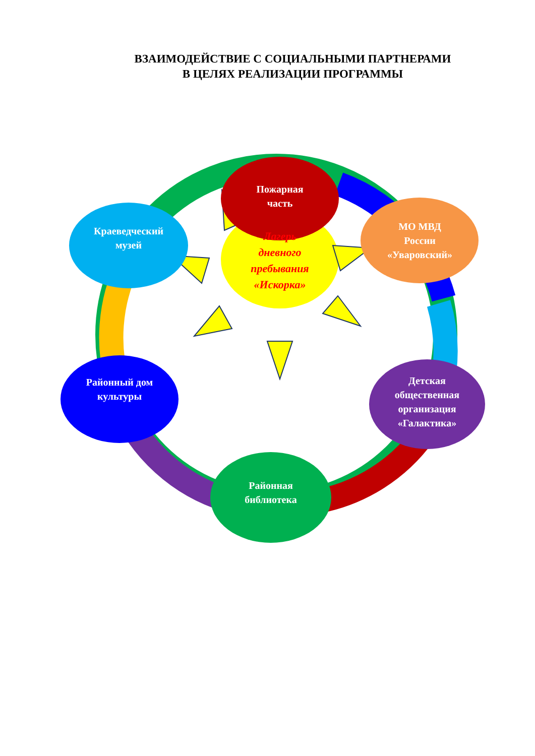ВЗАИМОДЕЙСТВИЕ С СОЦИАЛЬНЫМИ ПАРТНЕРАМИ
В ЦЕЛЯХ РЕАЛИЗАЦИИ ПРОГРАММЫ
Пожарная
часть
МО МВД
России
«Уваровский»
Краеведческий
музей
Лагерь
дневного
пребывания
«Искорка»
Районный дом
культуры
Детская
общественная
организация
«Галактика»
Районная
библиотека